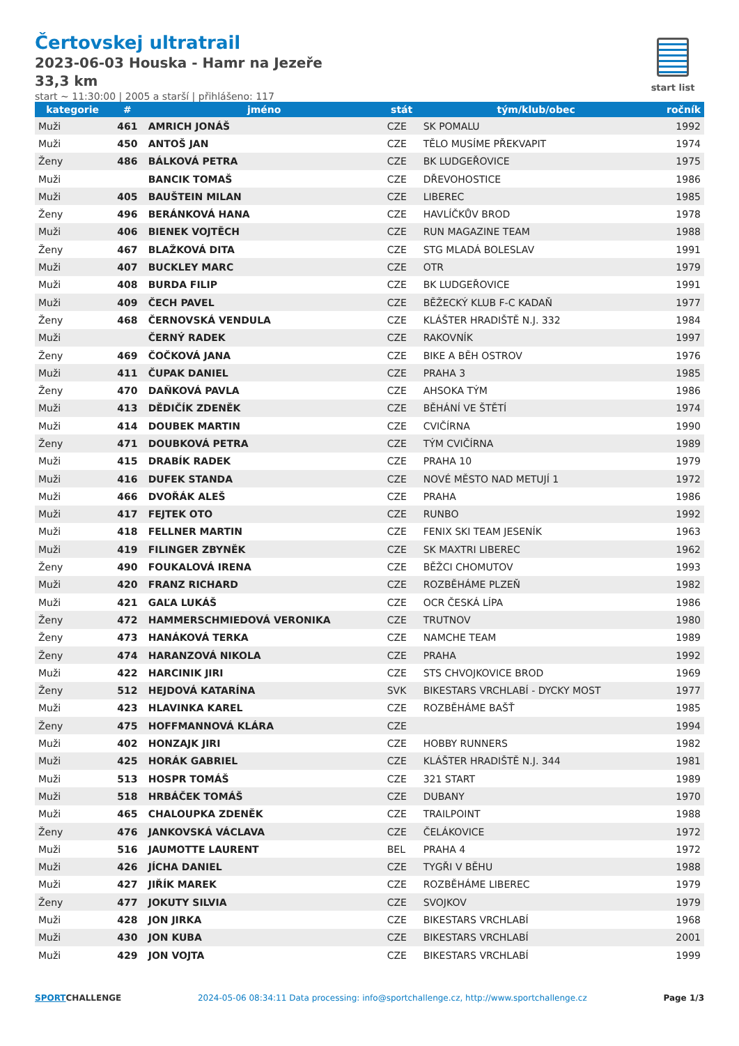Čertovskej ultratrail
2023-06-03 Houska - Hamr na Jezeře
33,3 km
start ~ 11:30:00 | 2005 a starší | přihlášeno: 117
start list
| kategorie | # | jméno | stát | tým/klub/obec | ročník |
| --- | --- | --- | --- | --- | --- |
| Muži | 461 | AMRICH JONÁŠ | CZE | SK POMALU | 1992 |
| Muži | 450 | ANTOŠ JAN | CZE | TĚLO MUSÍME PŘEKVAPIT | 1974 |
| Ženy | 486 | BÁLKOVÁ PETRA | CZE | BK LUDGEŘOVICE | 1975 |
| Muži | | BANCIK TOMAŠ | CZE | DŘEVOHOSTICE | 1986 |
| Muži | 405 | BAUŠTEIN MILAN | CZE | LIBEREC | 1985 |
| Ženy | 496 | BERÁNKOVÁ HANA | CZE | HAVLÍČKŮV BROD | 1978 |
| Muži | 406 | BIENEK VOJTĚCH | CZE | RUN MAGAZINE TEAM | 1988 |
| Ženy | 467 | BLAŽKOVÁ DITA | CZE | STG MLADÁ BOLESLAV | 1991 |
| Muži | 407 | BUCKLEY MARC | CZE | OTR | 1979 |
| Muži | 408 | BURDA FILIP | CZE | BK LUDGEŘOVICE | 1991 |
| Muži | 409 | ČECH PAVEL | CZE | BĚŽECKÝ KLUB F-C KADAŇ | 1977 |
| Ženy | 468 | ČERNOVSKÁ VENDULA | CZE | KLÁŠTER HRADIŠTĚ N.J. 332 | 1984 |
| Muži | | ČERNÝ RADEK | CZE | RAKOVNÍK | 1997 |
| Ženy | 469 | ČOČKOVÁ JANA | CZE | BIKE A BĚH OSTROV | 1976 |
| Muži | 411 | ČUPAK DANIEL | CZE | PRAHA 3 | 1985 |
| Ženy | 470 | DAŇKOVÁ PAVLA | CZE | AHSOKA TÝM | 1986 |
| Muži | 413 | DĚDIČÍK ZDENĚK | CZE | BĚHÁNÍ VE ŠTĚTÍ | 1974 |
| Muži | 414 | DOUBEK MARTIN | CZE | CVIČÍRNA | 1990 |
| Ženy | 471 | DOUBKOVÁ PETRA | CZE | TÝM CVIČÍRNA | 1989 |
| Muži | 415 | DRABÍK RADEK | CZE | PRAHA 10 | 1979 |
| Muži | 416 | DUFEK STANDA | CZE | NOVÉ MĚSTO NAD METUJÍ 1 | 1972 |
| Muži | 466 | DVOŘÁK ALEŠ | CZE | PRAHA | 1986 |
| Muži | 417 | FEJTEK OTO | CZE | RUNBO | 1992 |
| Muži | 418 | FELLNER MARTIN | CZE | FENIX SKI TEAM JESENÍK | 1963 |
| Muži | 419 | FILINGER ZBYNĚK | CZE | SK MAXTRI LIBEREC | 1962 |
| Ženy | 490 | FOUKALOVÁ IRENA | CZE | BĚŽCI CHOMUTOV | 1993 |
| Muži | 420 | FRANZ RICHARD | CZE | ROZBĚHÁME PLZEŇ | 1982 |
| Muži | 421 | GAĽA LUKÁŠ | CZE | OCR ČESKÁ LÍPA | 1986 |
| Ženy | 472 | HAMMERSCHMIEDOVÁ VERONIKA | CZE | TRUTNOV | 1980 |
| Ženy | 473 | HANÁKOVÁ TERKA | CZE | NAMCHE TEAM | 1989 |
| Ženy | 474 | HARANZOVÁ NIKOLA | CZE | PRAHA | 1992 |
| Muži | 422 | HARCINIK JIRI | CZE | STS CHVOJKOVICE BROD | 1969 |
| Ženy | 512 | HEJDOVÁ KATARÍNA | SVK | BIKESTARS VRCHLABÍ - DYCKY MOST | 1977 |
| Muži | 423 | HLAVINKA KAREL | CZE | ROZBĚHÁME BAŠŤ | 1985 |
| Ženy | 475 | HOFFMANNOVÁ KLÁRA | CZE | | 1994 |
| Muži | 402 | HONZAJK JIRI | CZE | HOBBY RUNNERS | 1982 |
| Muži | 425 | HORÁK GABRIEL | CZE | KLÁŠTER HRADIŠTĚ N.J. 344 | 1981 |
| Muži | 513 | HOSPR TOMÁŠ | CZE | 321 START | 1989 |
| Muži | 518 | HRBÁČEK TOMÁŠ | CZE | DUBANY | 1970 |
| Muži | 465 | CHALOUPKA ZDENĚK | CZE | TRAILPOINT | 1988 |
| Ženy | 476 | JANKOVSKÁ VÁCLAVA | CZE | ČELÁKOVICE | 1972 |
| Muži | 516 | JAUMOTTE LAURENT | BEL | PRAHA 4 | 1972 |
| Muži | 426 | JÍCHA DANIEL | CZE | TYGŘI V BĚHU | 1988 |
| Muži | 427 | JIŘÍK MAREK | CZE | ROZBĚHÁME LIBEREC | 1979 |
| Ženy | 477 | JOKUTY SILVIA | CZE | SVOJKOV | 1979 |
| Muži | 428 | JON JIRKA | CZE | BIKESTARS VRCHLABÍ | 1968 |
| Muži | 430 | JON KUBA | CZE | BIKESTARS VRCHLABÍ | 2001 |
| Muži | 429 | JON VOJTA | CZE | BIKESTARS VRCHLABÍ | 1999 |
SPORTCHALLENGE
2024-05-06 08:34:11 Data processing: info@sportchallenge.cz, http://www.sportchallenge.cz
Page 1/3